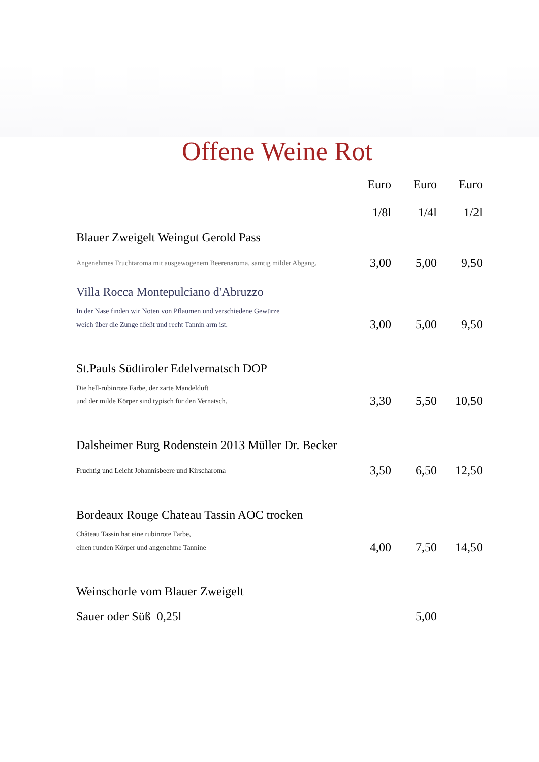Offene Weine Rot
| | Euro | Euro | Euro |
| --- | --- | --- | --- |
| | 1/8l | 1/4l | 1/2l |
| Blauer Zweigelt Weingut Gerold Pass | | | |
| Angenehmes Fruchtaroma mit ausgewogenem Beerenaroma, samtig milder Abgang. | 3,00 | 5,00 | 9,50 |
| Villa Rocca Montepulciano d'Abruzzo | | | |
| In der Nase finden wir Noten von Pflaumen und verschiedene Gewürze weich über die Zunge fließt und recht Tannin arm ist. | 3,00 | 5,00 | 9,50 |
| St.Pauls Südtiroler Edelvernatsch DOP | | | |
| Die hell-rubinrote Farbe, der zarte Mandelduft und der milde Körper sind typisch für den Vernatsch. | 3,30 | 5,50 | 10,50 |
| Dalsheimer Burg Rodenstein 2013 Müller Dr. Becker | | | |
| Fruchtig und Leicht Johannisbeere und Kirscharoma | 3,50 | 6,50 | 12,50 |
| Bordeaux Rouge Chateau Tassin AOC trocken | | | |
| Château Tassin hat eine rubinrote Farbe, einen runden Körper und angenehme Tannine | 4,00 | 7,50 | 14,50 |
| Weinschorle vom Blauer Zweigelt | | | |
| Sauer oder Süß 0,25l | | 5,00 | |